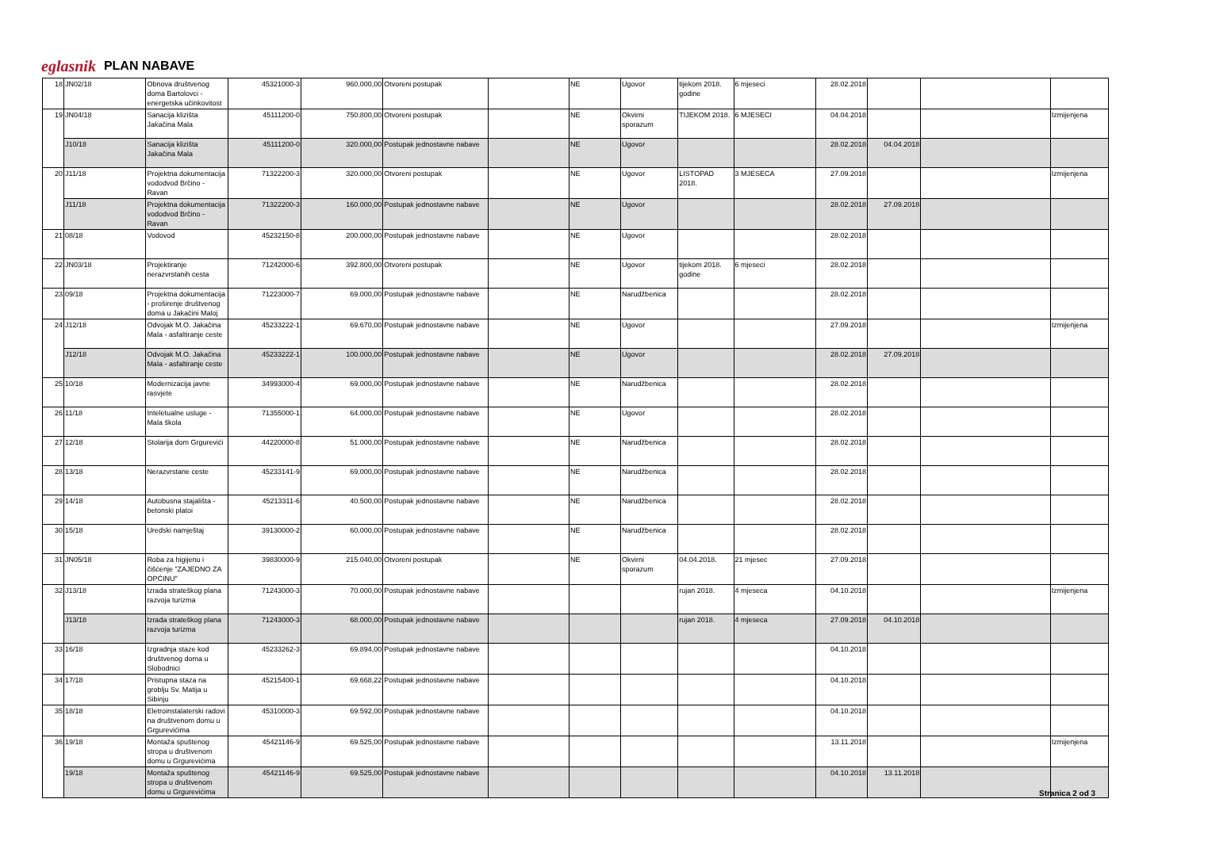eglasnik PLAN NABAVE
| 18 | JN02/18 | Obnova društvenog doma Bartolovci - energetska učinkovitost | 45321000-3 | 960.000,00 | Otvoreni postupak | | NE | Ugovor | tijekom 2018. godine | 6 mjeseci | 28.02.2018 | | | |
| 19 | JN04/18 | Sanacija klizišta Jakačina Mala | 45111200-0 | 750.800,00 | Otvoreni postupak | | NE | Okvirni sporazum | TIJEKOM 2018. | 6 MJESECI | 04.04.2018 | | | Izmijenjena |
| | J10/18 | Sanacija klizišta Jakačina Mala | 45111200-0 | 320.000,00 | Postupak jednostavne nabave | | NE | Ugovor | | | 28.02.2018 | 04.04.2018 | | |
| 20 | J11/18 | Projektna dokumentacija vododvod Brčino - Ravan | 71322200-3 | 320.000,00 | Otvoreni postupak | | NE | Ugovor | LISTOPAD 2018. | 3 MJESECA | 27.09.2018 | | | Izmijenjena |
| | J11/18 | Projektna dokumentacija vododvod Brčino - Ravan | 71322200-3 | 160.000,00 | Postupak jednostavne nabave | | NE | Ugovor | | | 28.02.2018 | 27.09.2018 | | |
| 21 | 08/18 | Vodovod | 45232150-8 | 200.000,00 | Postupak jednostavne nabave | | NE | Ugovor | | | 28.02.2018 | | | |
| 22 | JN03/18 | Projektiranje nerazvrstanih cesta | 71242000-6 | 392.800,00 | Otvoreni postupak | | NE | Ugovor | tijekom 2018. godine | 6 mjeseci | 28.02.2018 | | | |
| 23 | 09/18 | Projektna dokumentacija - proširenje društvenog doma u Jakačini Maloj | 71223000-7 | 69.000,00 | Postupak jednostavne nabave | | NE | Narudžbenica | | | 28.02.2018 | | | |
| 24 | J12/18 | Odvojak M.O. Jakačina Mala - asfaltiranje ceste | 45233222-1 | 69.670,00 | Postupak jednostavne nabave | | NE | Ugovor | | | 27.09.2018 | | | Izmijenjena |
| | J12/18 | Odvojak M.O. Jakačina Mala - asfaltiranje ceste | 45233222-1 | 100.000,00 | Postupak jednostavne nabave | | NE | Ugovor | | | 28.02.2018 | 27.09.2018 | | |
| 25 | 10/18 | Modernizacija javne rasvjete | 34993000-4 | 69.000,00 | Postupak jednostavne nabave | | NE | Narudžbenica | | | 28.02.2018 | | | |
| 26 | 11/18 | Inteletualne usluge - Mala škola | 71355000-1 | 64.000,00 | Postupak jednostavne nabave | | NE | Ugovor | | | 28.02.2018 | | | |
| 27 | 12/18 | Stolarija dom Grgurevići | 44220000-8 | 51.000,00 | Postupak jednostavne nabave | | NE | Narudžbenica | | | 28.02.2018 | | | |
| 28 | 13/18 | Nerazvrstane ceste | 45233141-9 | 69.000,00 | Postupak jednostavne nabave | | NE | Narudžbenica | | | 28.02.2018 | | | |
| 29 | 14/18 | Autobusna stajališta - betonski platoi | 45213311-6 | 40.500,00 | Postupak jednostavne nabave | | NE | Narudžbenica | | | 28.02.2018 | | | |
| 30 | 15/18 | Uredski namještaj | 39130000-2 | 60.000,00 | Postupak jednostavne nabave | | NE | Narudžbenica | | | 28.02.2018 | | | |
| 31 | JN05/18 | Roba za higijenu i čišćenje "ZAJEDNO ZA OPĆINU" | 39830000-9 | 215.040,00 | Otvoreni postupak | | NE | Okvirni sporazum | 04.04.2018. | 21 mjesec | 27.09.2018 | | | |
| 32 | J13/18 | Izrada strateškog plana razvoja turizma | 71243000-3 | 70.000,00 | Postupak jednostavne nabave | | | | rujan 2018. | 4 mjeseca | 04.10.2018 | | | Izmijenjena |
| | J13/18 | Izrada strateškog plana razvoja turizma | 71243000-3 | 68.000,00 | Postupak jednostavne nabave | | | | rujan 2018. | 4 mjeseca | 27.09.2018 | 04.10.2018 | | |
| 33 | 16/18 | Izgradnja staze kod društvenog doma u Slobodnici | 45233262-3 | 69.894,00 | Postupak jednostavne nabave | | | | | | 04.10.2018 | | | |
| 34 | 17/18 | Pristupna staza na groblju Sv. Matija u Sibinju | 45215400-1 | 69.668,22 | Postupak jednostavne nabave | | | | | | 04.10.2018 | | | |
| 35 | 18/18 | Eletroinstalaterski radovi na društvenom domu u Grgurevićima | 45310000-3 | 69.592,00 | Postupak jednostavne nabave | | | | | | 04.10.2018 | | | |
| 36 | 19/18 | Montaža spuštenog stropa u društvenom domu u Grgurevićima | 45421146-9 | 69.525,00 | Postupak jednostavne nabave | | | | | | 13.11.2018 | | | Izmijenjena |
| | 19/18 | Montaža spuštenog stropa u društvenom domu u Grgurevićima | 45421146-9 | 69.525,00 | Postupak jednostavne nabave | | | | | | 04.10.2018 | 13.11.2018 | | |
Stranica 2 od 3